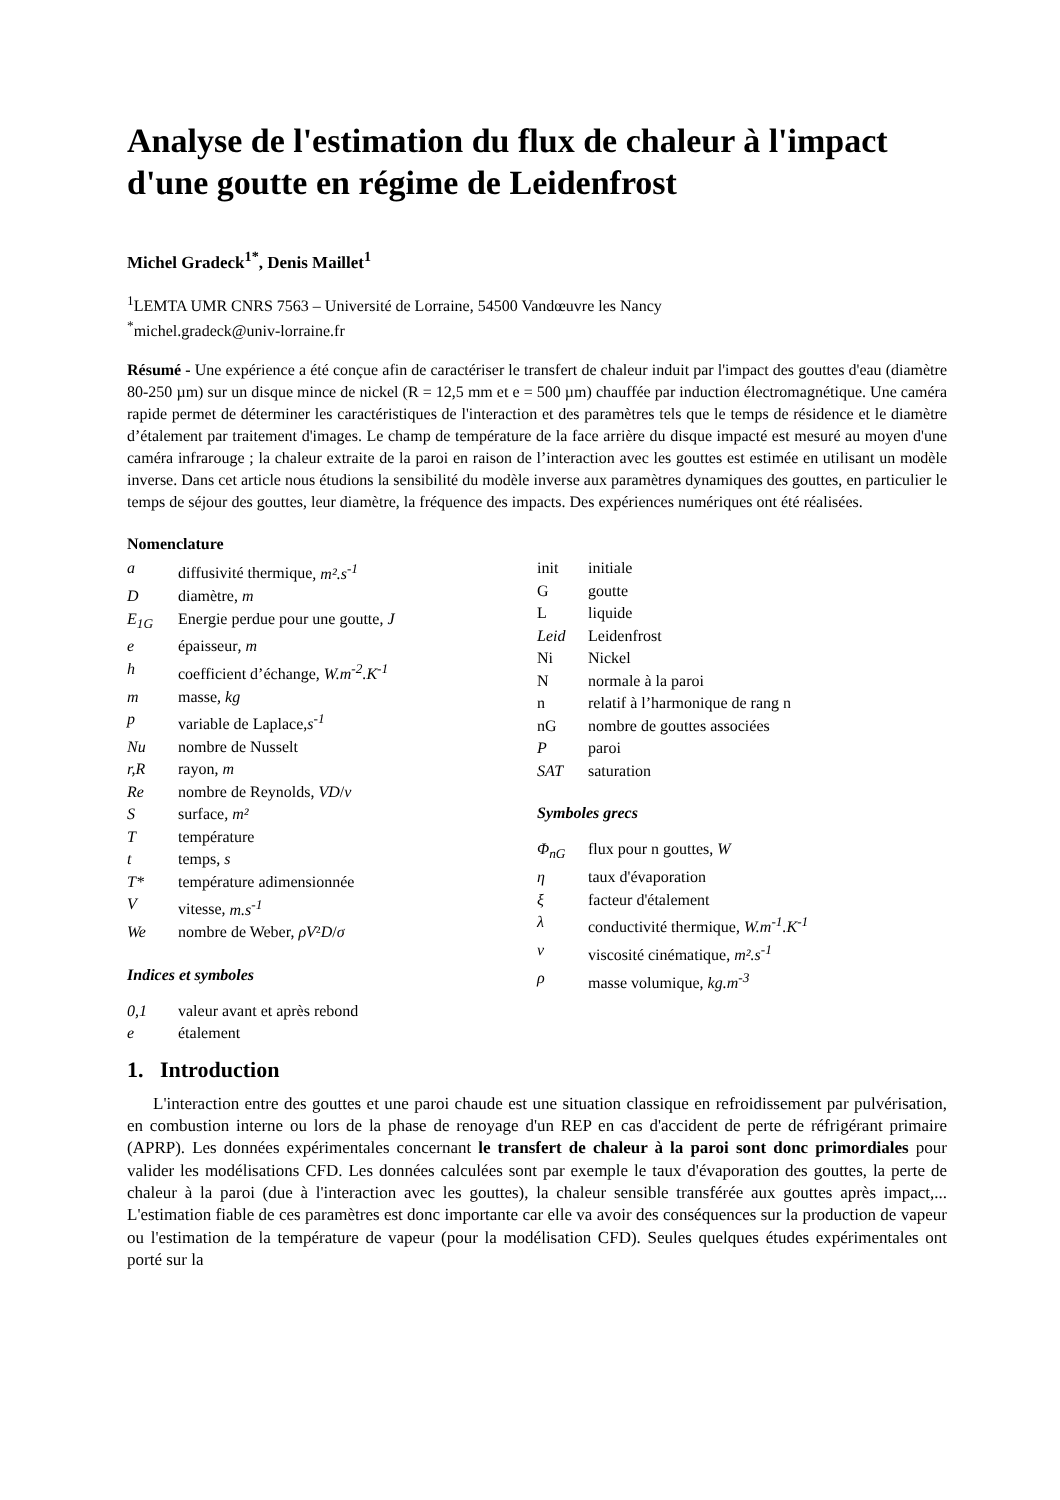Analyse de l'estimation du flux de chaleur à l'impact d'une goutte en régime de Leidenfrost
Michel Gradeck<sup>1*</sup>, Denis Maillet<sup>1</sup>
<sup>1</sup> LEMTA UMR CNRS 7563 – Université de Lorraine, 54500 Vandœuvre les Nancy
<sup>*</sup> michel.gradeck@univ-lorraine.fr
Résumé - Une expérience a été conçue afin de caractériser le transfert de chaleur induit par l'impact des gouttes d'eau (diamètre 80-250 µm) sur un disque mince de nickel (R = 12,5 mm et e = 500 µm) chauffée par induction électromagnétique. Une caméra rapide permet de déterminer les caractéristiques de l'interaction et des paramètres tels que le temps de résidence et le diamètre d’étalement par traitement d'images. Le champ de température de la face arrière du disque impacté est mesuré au moyen d'une caméra infrarouge ; la chaleur extraite de la paroi en raison de l’interaction avec les gouttes est estimée en utilisant un modèle inverse. Dans cet article nous étudions la sensibilité du modèle inverse aux paramètres dynamiques des gouttes, en particulier le temps de séjour des gouttes, leur diamètre, la fréquence des impacts. Des expériences numériques ont été réalisées.
Nomenclature
| a | diffusivité thermique , m².s<sup>-1</sup> |
| D | diamètre, m |
| E<sub>1G</sub> | Energie perdue pour une goutte, J |
| e | épaisseur , m |
| h | coefficient d’échange , W.m<sup>-2</sup>.K<sup>-1</sup> |
| m | masse , kg |
| p | variable de Laplace, s<sup>-1</sup> |
| Nu | nombre de Nusselt |
| r,R | rayon, m |
| Re | nombre de Reynolds, VD / ν |
| S | surface , m² |
| T | température |
| t | temps, s |
| T* | température adimensionnée |
| V | vitesse, m.s<sup>-1</sup> |
| We | nombre de Weber, ρV ² D / σ |
Indices et symboles
| 0,1 | valeur avant et après rebond |
| e | étalement |
| init | initiale |
| G | goutte |
| L | liquide |
| Leid | Leidenfrost |
| Ni | Nickel |
| N | normale à la paroi |
| n | relatif à l’harmonique de rang n |
| nG | nombre de gouttes associées |
| P | paroi |
| SAT | saturation |
Symboles grecs
| Φ<sub>nG</sub> | flux pour n gouttes, W |
| η | taux d'évaporation |
| ξ | facteur d'étalement |
| λ | conductivité thermique, W.m<sup>-1</sup>.K<sup>-1</sup> |
| ν | viscosité cinématique, m².s<sup>-1</sup> |
| ρ | masse volumique, kg.m<sup>-3</sup> |
1. Introduction
L'interaction entre des gouttes et une paroi chaude est une situation classique en refroidissement par pulvérisation, en combustion interne ou lors de la phase de renoyage d'un REP en cas d'accident de perte de réfrigérant primaire (APRP). Les données expérimentales concernant le transfert de chaleur à la paroi sont donc primordiales pour valider les modélisations CFD. Les données calculées sont par exemple le taux d'évaporation des gouttes, la perte de chaleur à la paroi (due à l'interaction avec les gouttes), la chaleur sensible transférée aux gouttes après impact,... L'estimation fiable de ces paramètres est donc importante car elle va avoir des conséquences sur la production de vapeur ou l'estimation de la température de vapeur (pour la modélisation CFD). Seules quelques études expérimentales ont porté sur la